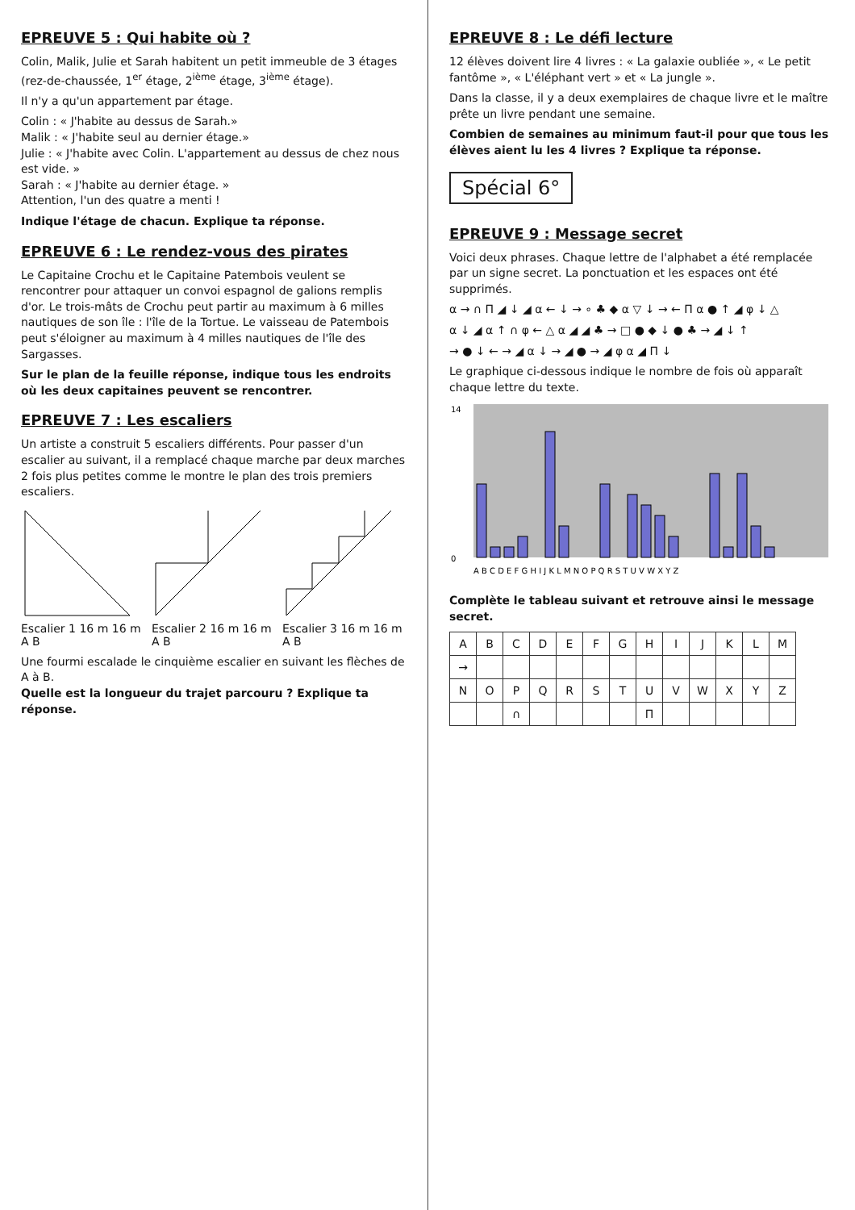EPREUVE 5 : Qui habite où ?
Colin, Malik, Julie et Sarah habitent un petit immeuble de 3 étages (rez-de-chaussée, 1<sup>er</sup> étage, 2<sup>ième</sup> étage, 3<sup>ième</sup> étage).
Il n'y a qu'un appartement par étage.
Colin : « J'habite au dessus de Sarah.»
Malik : « J'habite seul au dernier étage.»
Julie : « J'habite avec Colin. L'appartement au dessus de chez nous est vide. »
Sarah : « J'habite au dernier étage. »
Attention, l'un des quatre a menti !
Indique l'étage de chacun. Explique ta réponse.
EPREUVE 6 : Le rendez-vous des pirates
Le Capitaine Crochu et le Capitaine Patembois veulent se rencontrer pour attaquer un convoi espagnol de galions remplis d'or. Le trois-mâts de Crochu peut partir au maximum à 6 milles nautiques de son île : l'île de la Tortue. Le vaisseau de Patembois peut s'éloigner au maximum à 4 milles nautiques de l'île des Sargasses.
Sur le plan de la feuille réponse, indique tous les endroits où les deux capitaines peuvent se rencontrer.
EPREUVE 7 : Les escaliers
Un artiste a construit 5 escaliers différents. Pour passer d'un escalier au suivant, il a remplacé chaque marche par deux marches 2 fois plus petites comme le montre le plan des trois premiers escaliers.
Escalier 1 16 m 16 m A B
Escalier 2 16 m 16 m A B
Escalier 3 16 m 16 m A B
Une fourmi escalade le cinquième escalier en suivant les flèches de A à B.
Quelle est la longueur du trajet parcouru ? Explique ta réponse.
EPREUVE 8 : Le défi lecture
12 élèves doivent lire 4 livres : « La galaxie oubliée », « Le petit fantôme », « L'éléphant vert » et « La jungle ».
Dans la classe, il y a deux exemplaires de chaque livre et le maître prête un livre pendant une semaine.
Combien de semaines au minimum faut-il pour que tous les élèves aient lu les 4 livres ? Explique ta réponse.
Spécial 6°
EPREUVE 9 : Message secret
Voici deux phrases. Chaque lettre de l'alphabet a été remplacée par un signe secret. La ponctuation et les espaces ont été supprimés.
α → ∩ Π ◢ ↓ ◢ α ← ↓ → ∘ ♣ ◆ α ▽ ↓ → ← Π α ● ↑ ◢ φ ↓ △
α ↓ ◢ α ↑ ∩ φ ← △ α ◢ ◢ ♣ → □ ● ◆ ↓ ● ♣ → ◢ ↓ ↑
→ ● ↓ ← → ◢ α ↓ → ◢ ● → ◢ φ α ◢ Π ↓
Le graphique ci-dessous indique le nombre de fois où apparaît chaque lettre du texte.
A B C D E F G H I J K L M N O P Q R S T U V W X Y Z
0
14
Complète le tableau suivant et retrouve ainsi le message secret.
| A | B | C | D | E | F | G | H | I | J | K | L | M |
| → | | | | | | | | | | | | |
| N | O | P | Q | R | S | T | U | V | W | X | Y | Z |
| | | ∩ | | | | | Π | | | | | |